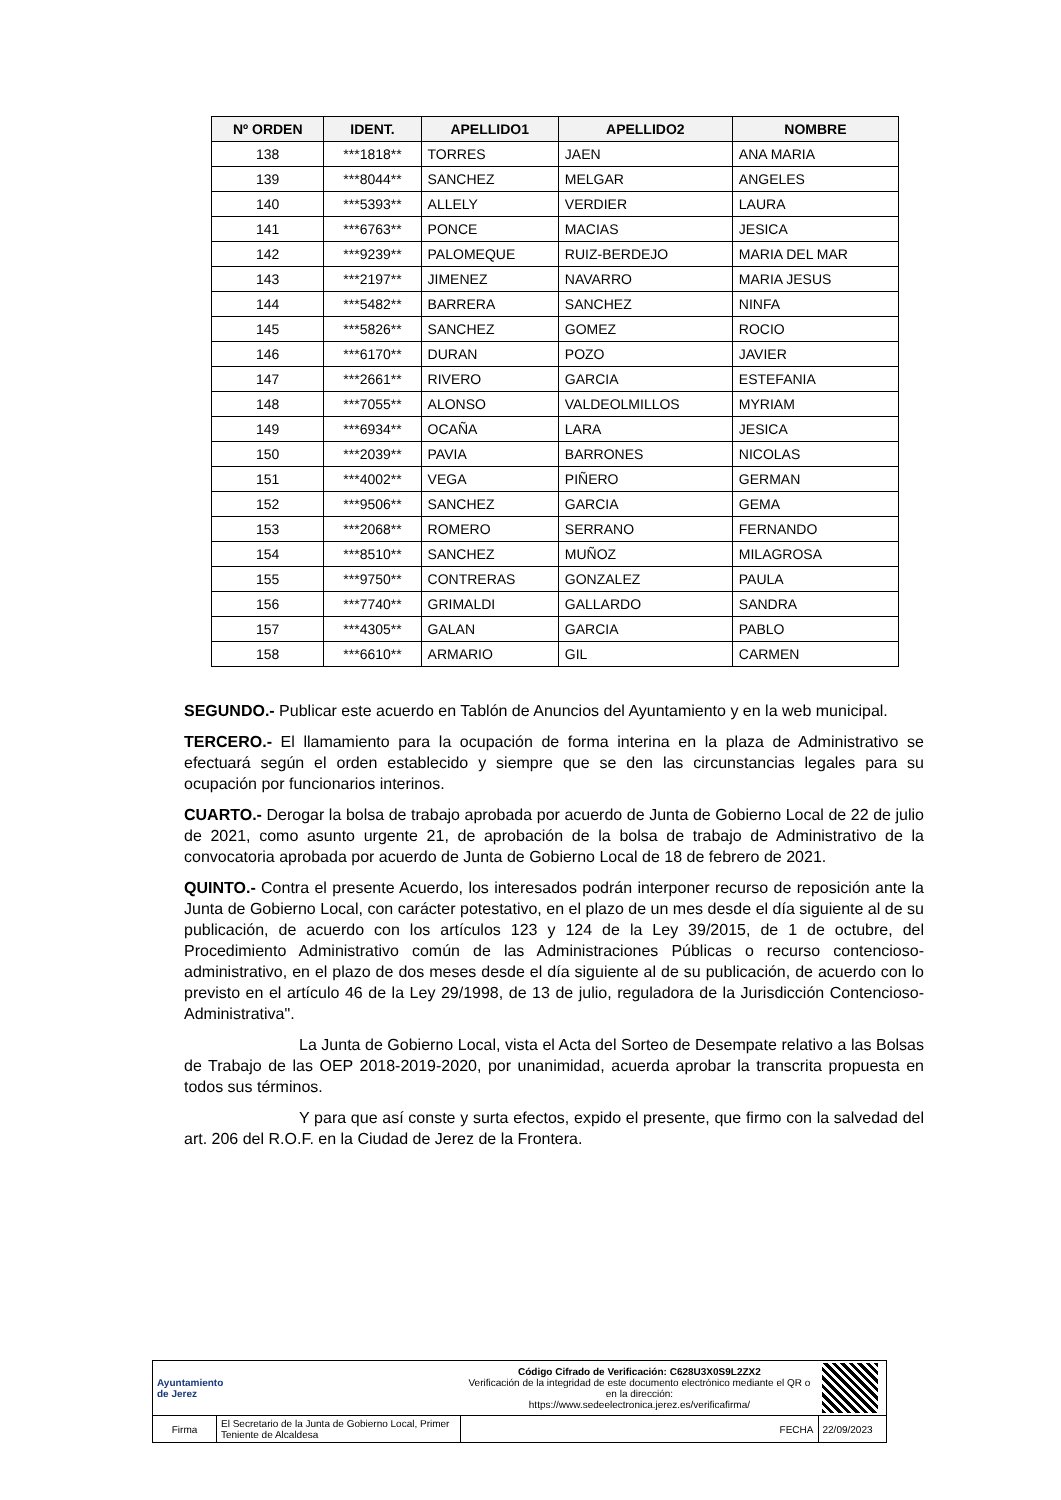| Nº ORDEN | IDENT. | APELLIDO1 | APELLIDO2 | NOMBRE |
| --- | --- | --- | --- | --- |
| 138 | ***1818** | TORRES | JAEN | ANA MARIA |
| 139 | ***8044** | SANCHEZ | MELGAR | ANGELES |
| 140 | ***5393** | ALLELY | VERDIER | LAURA |
| 141 | ***6763** | PONCE | MACIAS | JESICA |
| 142 | ***9239** | PALOMEQUE | RUIZ-BERDEJO | MARIA DEL MAR |
| 143 | ***2197** | JIMENEZ | NAVARRO | MARIA JESUS |
| 144 | ***5482** | BARRERA | SANCHEZ | NINFA |
| 145 | ***5826** | SANCHEZ | GOMEZ | ROCIO |
| 146 | ***6170** | DURAN | POZO | JAVIER |
| 147 | ***2661** | RIVERO | GARCIA | ESTEFANIA |
| 148 | ***7055** | ALONSO | VALDEOLMILLOS | MYRIAM |
| 149 | ***6934** | OCAÑA | LARA | JESICA |
| 150 | ***2039** | PAVIA | BARRONES | NICOLAS |
| 151 | ***4002** | VEGA | PIÑERO | GERMAN |
| 152 | ***9506** | SANCHEZ | GARCIA | GEMA |
| 153 | ***2068** | ROMERO | SERRANO | FERNANDO |
| 154 | ***8510** | SANCHEZ | MUÑOZ | MILAGROSA |
| 155 | ***9750** | CONTRERAS | GONZALEZ | PAULA |
| 156 | ***7740** | GRIMALDI | GALLARDO | SANDRA |
| 157 | ***4305** | GALAN | GARCIA | PABLO |
| 158 | ***6610** | ARMARIO | GIL | CARMEN |
SEGUNDO.- Publicar este acuerdo en Tablón de Anuncios del Ayuntamiento y en la web municipal.
TERCERO.- El llamamiento para la ocupación de forma interina en la plaza de Administrativo se efectuará según el orden establecido y siempre que se den las circunstancias legales para su ocupación por funcionarios interinos.
CUARTO.- Derogar la bolsa de trabajo aprobada por acuerdo de Junta de Gobierno Local de 22 de julio de 2021, como asunto urgente 21, de aprobación de la bolsa de trabajo de Administrativo de la convocatoria aprobada por acuerdo de Junta de Gobierno Local de 18 de febrero de 2021.
QUINTO.- Contra el presente Acuerdo, los interesados podrán interponer recurso de reposición ante la Junta de Gobierno Local, con carácter potestativo, en el plazo de un mes desde el día siguiente al de su publicación, de acuerdo con los artículos 123 y 124 de la Ley 39/2015, de 1 de octubre, del Procedimiento Administrativo común de las Administraciones Públicas o recurso contencioso-administrativo, en el plazo de dos meses desde el día siguiente al de su publicación, de acuerdo con lo previsto en el artículo 46 de la Ley 29/1998, de 13 de julio, reguladora de la Jurisdicción Contencioso-Administrativa".
La Junta de Gobierno Local, vista el Acta del Sorteo de Desempate relativo a las Bolsas de Trabajo de las OEP 2018-2019-2020, por unanimidad, acuerda aprobar la transcrita propuesta en todos sus términos.
Y para que así conste y surta efectos, expido el presente, que firmo con la salvedad del art. 206 del R.O.F. en la Ciudad de Jerez de la Frontera.
| Ayuntamiento de Jerez | | Código Cifrado de Verificación: C628U3X0S9L2ZX2 Verificación de la integridad de este documento electrónico mediante el QR o en la dirección: https://www.sedeelectronica.jerez.es/verificafirma/ | | |
| Firma | El Secretario de la Junta de Gobierno Local, Primer Teniente de Alcaldesa | | FECHA | 22/09/2023 |